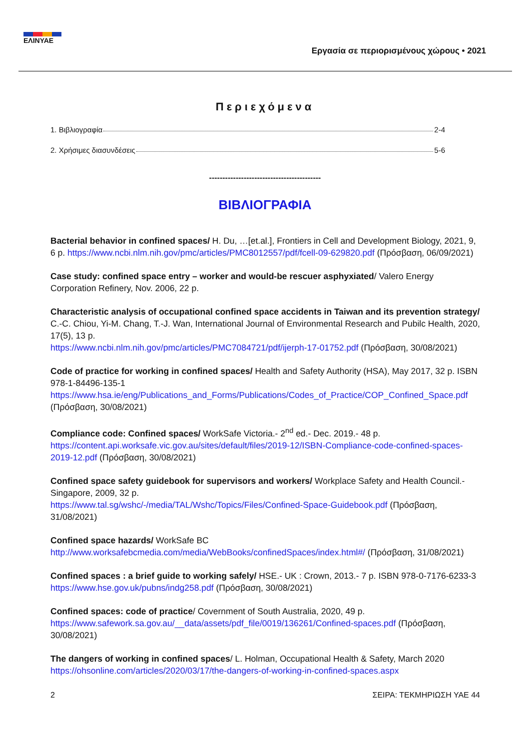ΕΛΙΝΥΑΕ
Εργασία σε περιορισμένους χώρους • 2021
Περιεχόμενα
1. Βιβλιογραφία 2-4
2. Χρήσιμες διασυνδέσεις 5-6
------------------------------------------
ΒΙΒΛΙΟΓΡΑΦΙΑ
Bacterial behavior in confined spaces/ H. Du, …[et.al.], Frontiers in Cell and Development Biology, 2021, 9, 6 p. https://www.ncbi.nlm.nih.gov/pmc/articles/PMC8012557/pdf/fcell-09-629820.pdf (Πρόσβαση, 06/09/2021)
Case study: confined space entry – worker and would-be rescuer asphyxiated/ Valero Energy Corporation Refinery, Nov. 2006, 22 p.
Characteristic analysis of occupational confined space accidents in Taiwan and its prevention strategy/ C.-C. Chiou, Yi-M. Chang, T.-J. Wan, International Journal of Environmental Research and Pubilc Health, 2020, 17(5), 13 p.
https://www.ncbi.nlm.nih.gov/pmc/articles/PMC7084721/pdf/ijerph-17-01752.pdf (Πρόσβαση, 30/08/2021)
Code of practice for working in confined spaces/ Health and Safety Authority (HSA), May 2017, 32 p. ISBN 978-1-84496-135-1
https://www.hsa.ie/eng/Publications_and_Forms/Publications/Codes_of_Practice/COP_Confined_Space.pdf (Πρόσβαση, 30/08/2021)
Compliance code: Confined spaces/ WorkSafe Victoria.- 2<sup>nd</sup> ed.- Dec. 2019.- 48 p.
https://content.api.worksafe.vic.gov.au/sites/default/files/2019-12/ISBN-Compliance-code-confined-spaces-2019-12.pdf (Πρόσβαση, 30/08/2021)
Confined space safety guidebook for supervisors and workers/ Workplace Safety and Health Council.- Singapore, 2009, 32 p.
https://www.tal.sg/wshc/-/media/TAL/Wshc/Topics/Files/Confined-Space-Guidebook.pdf (Πρόσβαση, 31/08/2021)
Confined space hazards/ WorkSafe BC
http://www.worksafebcmedia.com/media/WebBooks/confinedSpaces/index.html#/ (Πρόσβαση, 31/08/2021)
Confined spaces : a brief guide to working safely/ HSE.- UK : Crown, 2013.- 7 p. ISBN 978-0-7176-6233-3
https://www.hse.gov.uk/pubns/indg258.pdf (Πρόσβαση, 30/08/2021)
Confined spaces: code of practice/ Covernment of South Australia, 2020, 49 p.
https://www.safework.sa.gov.au/__data/assets/pdf_file/0019/136261/Confined-spaces.pdf (Πρόσβαση, 30/08/2021)
The dangers of working in confined spaces/ L. Holman, Occupational Health & Safety, March 2020
https://ohsonline.com/articles/2020/03/17/the-dangers-of-working-in-confined-spaces.aspx
2 ΣΕΙΡΑ: ΤΕΚΜΗΡΙΩΣΗ ΥΑΕ 44